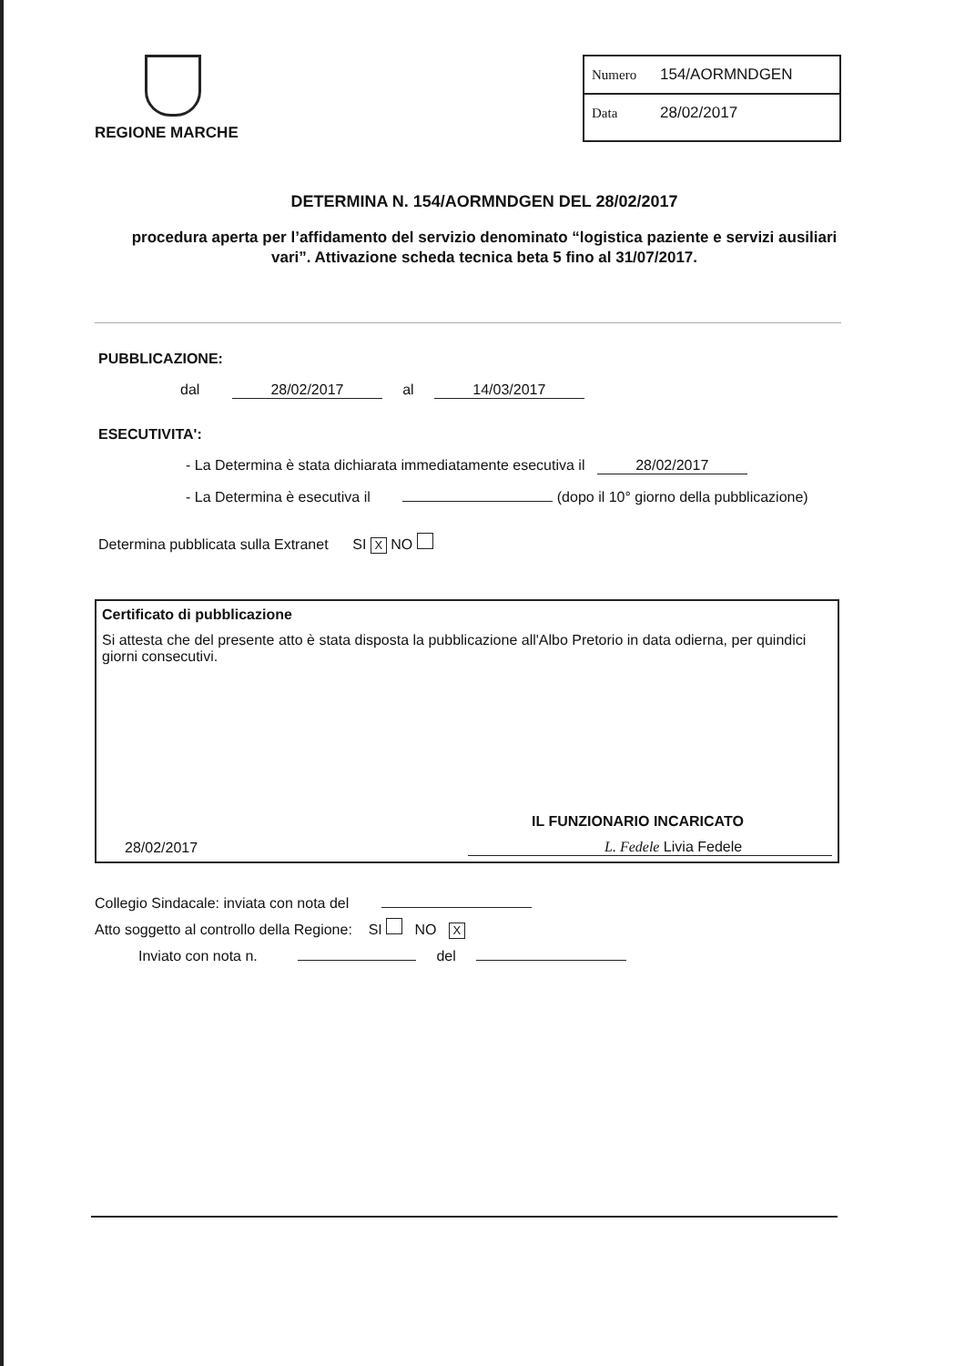REGIONE MARCHE Numero 154/AORMNDGEN
Data 28/02/2017
DETERMINA N. 154/AORMNDGEN DEL 28/02/2017
procedura aperta per l’affidamento del servizio denominato “logistica paziente e servizi ausiliari vari”. Attivazione scheda tecnica beta 5 fino al 31/07/2017.
PUBBLICAZIONE:
dal 28/02/2017 al 14/03/2017
ESECUTIVITA':
- La Determina è stata dichiarata immediatamente esecutiva il 28/02/2017
- La Determina è esecutiva il (dopo il 10° giorno della pubblicazione)
Determina pubblicata sulla Extranet SI X NO
Certificato di pubblicazione
Si attesta che del presente atto è stata disposta la pubblicazione all'Albo Pretorio in data odierna, per quindici giorni consecutivi.
28/02/2017
IL FUNZIONARIO INCARICATO
L. Fedele Livia Fedele
Collegio Sindacale: inviata con nota del
Atto soggetto al controllo della Regione: SI NO X
Inviato con nota n. del